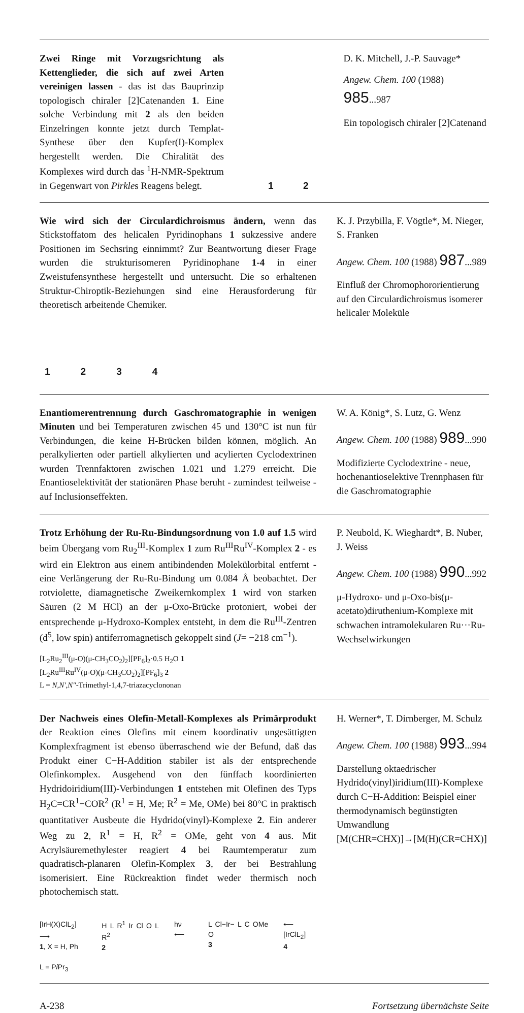Zwei Ringe mit Vorzugsrichtung als Kettenglieder, die sich auf zwei Arten vereinigen lassen - das ist das Bauprinzip topologisch chiraler [2]Catenanden 1. Eine solche Verbindung mit 2 als den beiden Einzelringen konnte jetzt durch Templat-Synthese über den Kupfer(I)-Komplex hergestellt werden. Die Chiralität des Komplexes wird durch das <sup>1</sup>H-NMR-Spektrum in Gegenwart von Pirkles Reagens belegt.
1 2 D. K. Mitchell, J.-P. Sauvage*
Angew. Chem. 100 (1988) 985...987
Ein topologisch chiraler [2]Catenand
Wie wird sich der Circulardichroismus ändern, wenn das Stickstoffatom des helicalen Pyridinophans 1 sukzessive andere Positionen im Sechsring einnimmt? Zur Beantwortung dieser Frage wurden die strukturisomeren Pyridinophane 1-4 in einer Zweistufensynthese hergestellt und untersucht. Die so erhaltenen Struktur-Chiroptik-Beziehungen sind eine Herausforderung für theoretisch arbeitende Chemiker.
1234
K. J. Przybilla, F. Vögtle*, M. Nieger, S. Franken
Angew. Chem. 100 (1988) 987...989
Einfluß der Chromophororientierung auf den Circulardichroismus isomerer helicaler Moleküle
Enantiomerentrennung durch Gaschromatographie in wenigen Minuten und bei Temperaturen zwischen 45 und 130°C ist nun für Verbindungen, die keine H-Brücken bilden können, möglich. An peralkylierten oder partiell alkylierten und acylierten Cyclodextrinen wurden Trennfaktoren zwischen 1.021 und 1.279 erreicht. Die Enantioselektivität der stationären Phase beruht - zumindest teilweise - auf Inclusionseffekten.
W. A. König*, S. Lutz, G. Wenz
Angew. Chem. 100 (1988) 989...990
Modifizierte Cyclodextrine - neue, hochenantioselektive Trennphasen für die Gaschromatographie
Trotz Erhöhung der Ru-Ru-Bindungsordnung von 1.0 auf 1.5 wird beim Übergang vom Ru<sub>2</sub><sup>III</sup>-Komplex 1 zum Ru<sup>III</sup>Ru<sup>IV</sup>-Komplex 2 - es wird ein Elektron aus einem antibindenden Molekülorbital entfernt - eine Verlängerung der Ru-Ru-Bindung um 0.084 Å beobachtet. Der rotviolette, diamagnetische Zweikernkomplex 1 wird von starken Säuren (2 M HCl) an der μ-Oxo-Brücke protoniert, wobei der entsprechende μ-Hydroxo-Komplex entsteht, in dem die Ru<sup>III</sup>-Zentren (d<sup>5</sup>, low spin) antiferromagnetisch gekoppelt sind (J= −218 cm<sup>−1</sup>).
[L<sub>2</sub>Ru<sub>2</sub><sup>III</sup>(μ-O)(μ-CH<sub>3</sub>CO<sub>2</sub>)<sub>2</sub>][PF<sub>6</sub>]<sub>2</sub>·0.5 H<sub>2</sub>O 1
[L<sub>2</sub>Ru<sup>III</sup>Ru<sup>IV</sup>(μ-O)(μ-CH<sub>3</sub>CO<sub>2</sub>)<sub>2</sub>][PF<sub>6</sub>]<sub>3</sub> 2
L = N,N′,N″-Trimethyl-1,4,7-triazacyclononan
P. Neubold, K. Wieghardt*, B. Nuber, J. Weiss
Angew. Chem. 100 (1988) 990...992
μ-Hydroxo- und μ-Oxo-bis(μ-acetato)diruthenium-Komplexe mit schwachen intramolekularen Ru···Ru-Wechselwirkungen
Der Nachweis eines Olefin-Metall-Komplexes als Primärprodukt der Reaktion eines Olefins mit einem koordinativ ungesättigten Komplexfragment ist ebenso überraschend wie der Befund, daß das Produkt einer C−H-Addition stabiler ist als der entsprechende Olefinkomplex. Ausgehend von den fünffach koordinierten Hydridoiridium(III)-Verbindungen 1 entstehen mit Olefinen des Typs H<sub>2</sub>C=CR<sup>1</sup>−COR<sup>2</sup> (R<sup>1</sup> = H, Me; R<sup>2</sup> = Me, OMe) bei 80°C in praktisch quantitativer Ausbeute die Hydrido(vinyl)-Komplexe 2. Ein anderer Weg zu 2, R<sup>1</sup> = H, R<sup>2</sup> = OMe, geht von 4 aus. Mit Acrylsäuremethylester reagiert 4 bei Raumtemperatur zum quadratisch-planaren Olefin-Komplex 3, der bei Bestrahlung isomerisiert. Eine Rückreaktion findet weder thermisch noch photochemisch statt.
[IrH(X)ClL<sub>2</sub>] ⟶
1, X = H, Ph
L = Pi Pr<sub>3</sub>
H L R<sup>1</sup> Ir Cl O L R<sup>2</sup>
2
hν ⟵ L Cl−Ir− L C OMe O
3
⟵ [IrClL<sub>2</sub>]
4
H. Werner*, T. Dirnberger, M. Schulz
Angew. Chem. 100 (1988) 993...994
Darstellung oktaedrischer Hydrido(vinyl)iridium(III)-Komplexe durch C−H-Addition: Beispiel einer thermodynamisch begünstigten Umwandlung [M(CHR=CHX)]→[M(H)(CR=CHX)]
A-238 Fortsetzung übernächste Seite